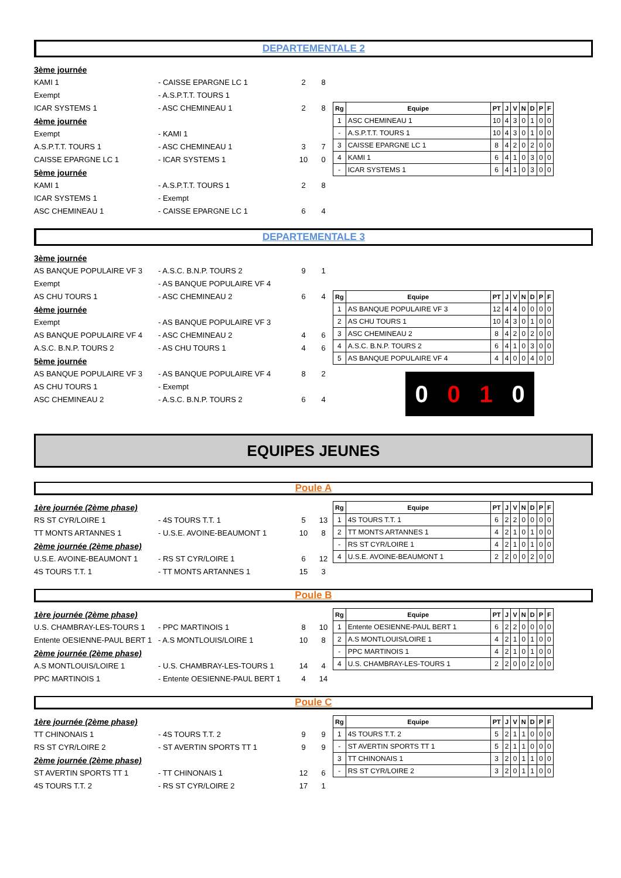DEPARTEMENTALE 2
3ème journée
KAMI 1 - CAISSE EPARGNE LC 1 2 8
Exempt - A.S.P.T.T. TOURS 1
ICAR SYSTEMS 1 - ASC CHEMINEAU 1 2 8
4ème journée
Exempt - KAMI 1
A.S.P.T.T. TOURS 1 - ASC CHEMINEAU 1 3 7
CAISSE EPARGNE LC 1 - ICAR SYSTEMS 1 10 0
5ème journée
KAMI 1 - A.S.P.T.T. TOURS 1 2 8
ICAR SYSTEMS 1 - Exempt
ASC CHEMINEAU 1 - CAISSE EPARGNE LC 1 6 4
| Rg | Equipe | PT | J | V | N | D | P | F |
| --- | --- | --- | --- | --- | --- | --- | --- | --- |
| 1 | ASC CHEMINEAU 1 | 10 | 4 | 3 | 0 | 1 | 0 | 0 |
| - | A.S.P.T.T. TOURS 1 | 10 | 4 | 3 | 0 | 1 | 0 | 0 |
| 3 | CAISSE EPARGNE LC 1 | 8 | 4 | 2 | 0 | 2 | 0 | 0 |
| 4 | KAMI 1 | 6 | 4 | 1 | 0 | 3 | 0 | 0 |
| - | ICAR SYSTEMS 1 | 6 | 4 | 1 | 0 | 3 | 0 | 0 |
DEPARTEMENTALE 3
3ème journée
AS BANQUE POPULAIRE VF 3 - A.S.C. B.N.P. TOURS 2 9 1
Exempt - AS BANQUE POPULAIRE VF 4
AS CHU TOURS 1 - ASC CHEMINEAU 2 6 4
4ème journée
Exempt - AS BANQUE POPULAIRE VF 3
AS BANQUE POPULAIRE VF 4 - ASC CHEMINEAU 2 4 6
A.S.C. B.N.P. TOURS 2 - AS CHU TOURS 1 4 6
5ème journée
AS BANQUE POPULAIRE VF 3 - AS BANQUE POPULAIRE VF 4 8 2
AS CHU TOURS 1 - Exempt
ASC CHEMINEAU 2 - A.S.C. B.N.P. TOURS 2 6 4
| Rg | Equipe | PT | J | V | N | D | P | F |
| --- | --- | --- | --- | --- | --- | --- | --- | --- |
| 1 | AS BANQUE POPULAIRE VF 3 | 12 | 4 | 4 | 0 | 0 | 0 | 0 |
| 2 | AS CHU TOURS 1 | 10 | 4 | 3 | 0 | 1 | 0 | 0 |
| 3 | ASC CHEMINEAU 2 | 8 | 4 | 2 | 0 | 2 | 0 | 0 |
| 4 | A.S.C. B.N.P. TOURS 2 | 6 | 4 | 1 | 0 | 3 | 0 | 0 |
| 5 | AS BANQUE POPULAIRE VF 4 | 4 | 4 | 0 | 0 | 4 | 0 | 0 |
0010
EQUIPES JEUNES
Poule A
1ère journée (2ème phase)
RS ST CYR/LOIRE 1 - 4S TOURS T.T. 1 5 13
TT MONTS ARTANNES 1 - U.S.E. AVOINE-BEAUMONT 1 10 8
2ème journée (2ème phase)
U.S.E. AVOINE-BEAUMONT 1 - RS ST CYR/LOIRE 1 6 12
4S TOURS T.T. 1 - TT MONTS ARTANNES 1 15 3
| Rg | Equipe | PT | J | V | N | D | P | F |
| --- | --- | --- | --- | --- | --- | --- | --- | --- |
| 1 | 4S TOURS T.T. 1 | 6 | 2 | 2 | 0 | 0 | 0 | 0 |
| 2 | TT MONTS ARTANNES 1 | 4 | 2 | 1 | 0 | 1 | 0 | 0 |
| - | RS ST CYR/LOIRE 1 | 4 | 2 | 1 | 0 | 1 | 0 | 0 |
| 4 | U.S.E. AVOINE-BEAUMONT 1 | 2 | 2 | 0 | 0 | 2 | 0 | 0 |
Poule B
1ère journée (2ème phase)
U.S. CHAMBRAY-LES-TOURS 1 - PPC MARTINOIS 1 8 10
Entente OESIENNE-PAUL BERT 1 - A.S MONTLOUIS/LOIRE 1 10 8
2ème journée (2ème phase)
A.S MONTLOUIS/LOIRE 1 - U.S. CHAMBRAY-LES-TOURS 1 14 4
PPC MARTINOIS 1 - Entente OESIENNE-PAUL BERT 1 4 14
| Rg | Equipe | PT | J | V | N | D | P | F |
| --- | --- | --- | --- | --- | --- | --- | --- | --- |
| 1 | Entente OESIENNE-PAUL BERT 1 | 6 | 2 | 2 | 0 | 0 | 0 | 0 |
| 2 | A.S MONTLOUIS/LOIRE 1 | 4 | 2 | 1 | 0 | 1 | 0 | 0 |
| - | PPC MARTINOIS 1 | 4 | 2 | 1 | 0 | 1 | 0 | 0 |
| 4 | U.S. CHAMBRAY-LES-TOURS 1 | 2 | 2 | 0 | 0 | 2 | 0 | 0 |
Poule C
1ère journée (2ème phase)
TT CHINONAIS 1 - 4S TOURS T.T. 2 9 9
RS ST CYR/LOIRE 2 - ST AVERTIN SPORTS TT 1 9 9
2ème journée (2ème phase)
ST AVERTIN SPORTS TT 1 - TT CHINONAIS 1 12 6
4S TOURS T.T. 2 - RS ST CYR/LOIRE 2 17 1
| Rg | Equipe | PT | J | V | N | D | P | F |
| --- | --- | --- | --- | --- | --- | --- | --- | --- |
| 1 | 4S TOURS T.T. 2 | 5 | 2 | 1 | 1 | 0 | 0 | 0 |
| - | ST AVERTIN SPORTS TT 1 | 5 | 2 | 1 | 1 | 0 | 0 | 0 |
| 3 | TT CHINONAIS 1 | 3 | 2 | 0 | 1 | 1 | 0 | 0 |
| - | RS ST CYR/LOIRE 2 | 3 | 2 | 0 | 1 | 1 | 0 | 0 |